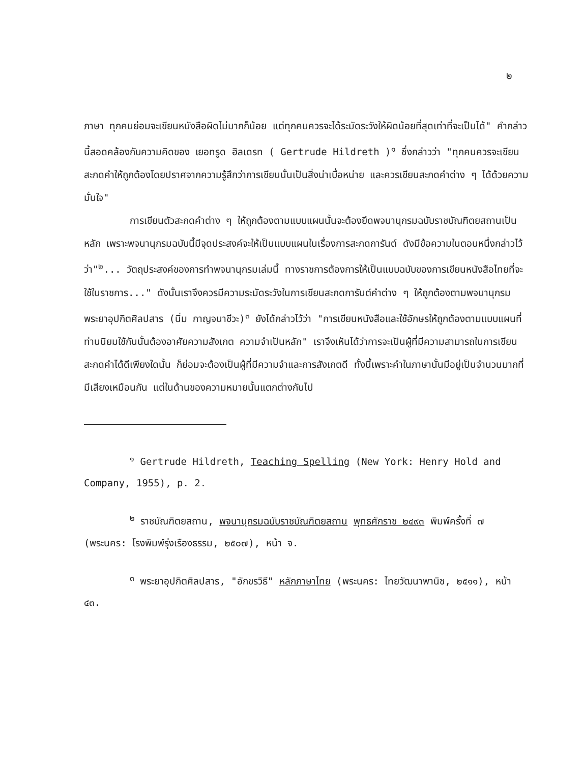๒
ภาษา ทุกคนย่อมจะเขียนหนังสือผิดไม่มากก็น้อย แต่ทุกคนควรจะได้ระมัดระวังให้ผิดน้อยที่สุดเท่าที่จะเป็นได้" คำกล่าวนี้สอดคล้องกับความคิดของ เยอทรูด ฮิลเดรท ( Gertrude Hildreth )<sup>๑</sup> ซึ่งกล่าวว่า "ทุกคนควรจะเขียนสะกดคำให้ถูกต้องโดยปราศจากความรู้สึกว่าการเขียนนั้นเป็นสิ่งน่าเบื่อหน่าย และควรเขียนสะกดคำต่าง ๆ ได้ด้วยความมั่นใจ"
การเขียนตัวสะกดคำต่าง ๆ ให้ถูกต้องตามแบบแผนนั้นจะต้องยึดพจนานุกรมฉบับราชบัณฑิตยสถานเป็นหลัก เพราะพจนานุกรมฉบับนี้มีจุดประสงค์จะให้เป็นแบบแผนในเรื่องการสะกดการันต์ ดังมีข้อความในตอนหนึ่งกล่าวไว้ว่า"<sup>๒</sup>... วัตถุประสงค์ของการทำพจนานุกรมเล่มนี้ ทางราชการต้องการให้เป็นแบบฉบับของการเขียนหนังสือไทยที่จะใช้ในราชการ..." ดังนั้นเราจึงควรมีความระมัดระวังในการเขียนสะกดการันต์คำต่าง ๆ ให้ถูกต้องตามพจนานุกรม พระยาอุปกิตศิลปสาร (นิ่ม กาญจนาชีวะ)<sup>๓</sup> ยังได้กล่าวไว้ว่า "การเขียนหนังสือและใช้อักษรให้ถูกต้องตามแบบแผนที่ท่านนิยมใช้กันนั้นต้องอาศัยความสังเกต ความจำเป็นหลัก" เราจึงเห็นได้ว่าการจะเป็นผู้ที่มีความสามารถในการเขียนสะกดคำได้ดีเพียงใดนั้น ก็ย่อมจะต้องเป็นผู้ที่มีความจำและการสังเกตดี ทั้งนี้เพราะคำในภาษานั้นมีอยู่เป็นจำนวนมากที่มีเสียงเหมือนกัน แต่ในด้านของความหมายนั้นแตกต่างกันไป
<sup>๑</sup> Gertrude Hildreth, Teaching Spelling (New York: Henry Hold and Company, 1955), p. 2.
<sup>๒</sup> ราชบัณฑิตยสถาน, พจนานุกรมฉบับราชบัณฑิตยสถาน พุทธศักราช ๒๔๙๓ พิมพ์ครั้งที่ ๗ (พระนคร: โรงพิมพ์รุ่งเรืองธรรม, ๒๕๐๗), หน้า จ.
<sup>๓</sup> พระยาอุปกิตศิลปสาร, "อักขรวิธี" หลักภาษาไทย (พระนคร: ไทยวัฒนาพานิช, ๒๕๑๑), หน้า ๔๓.